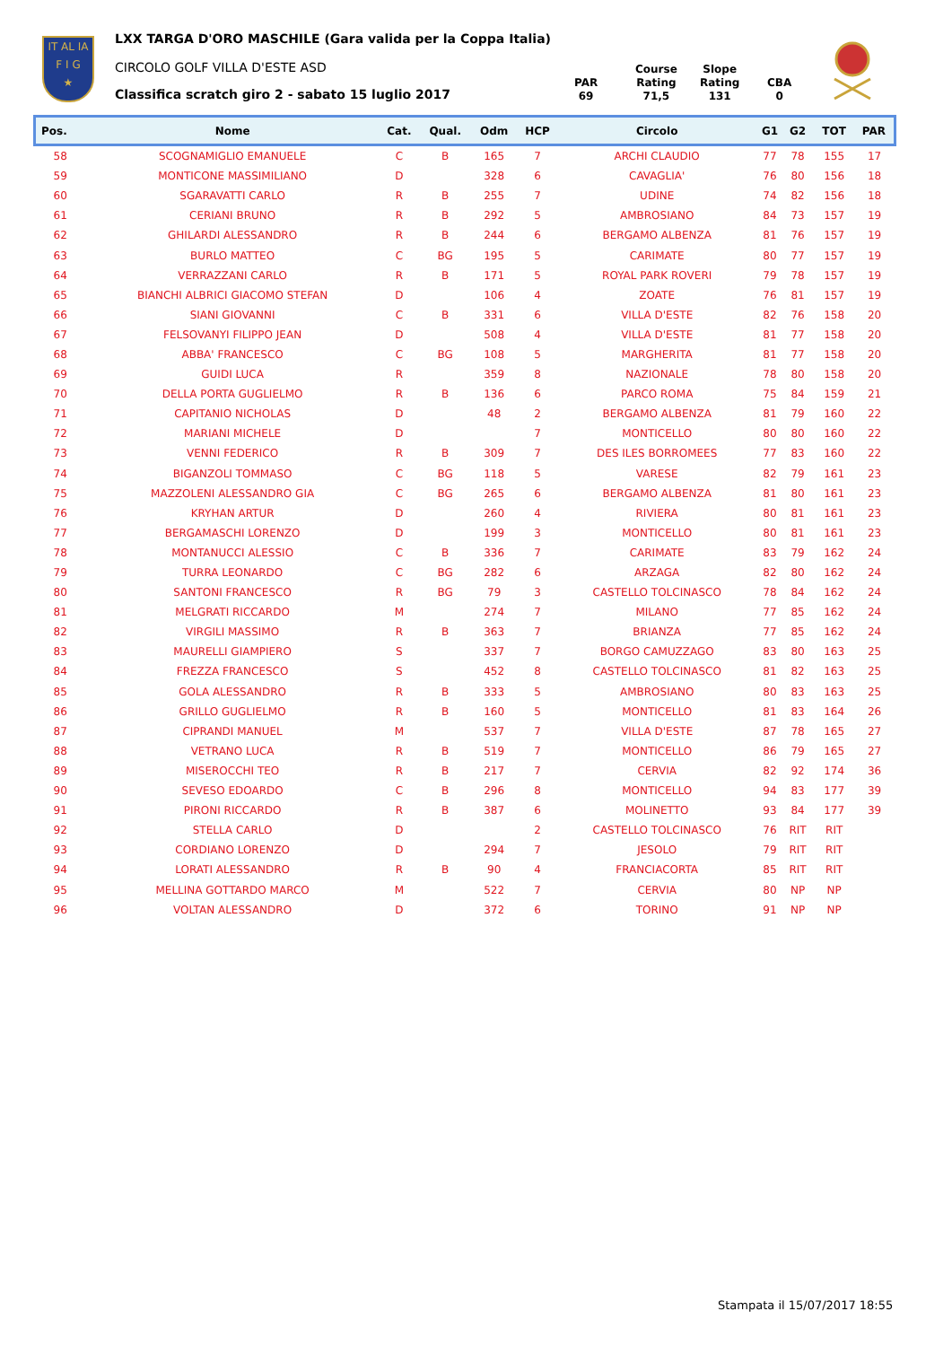IT AL IA
F I G
★
LXX TARGA D'ORO MASCHILE (Gara valida per la Coppa Italia)
CIRCOLO GOLF VILLA D'ESTE ASD
Classifica scratch giro 2 - sabato 15 luglio 2017
PAR
69
Course
Rating
71,5
Slope
Rating
131
CBA
0
| Pos. | Nome | Cat. | Qual. | Odm | HCP | Circolo | G1 | G2 | | TOT | PAR |
| --- | --- | --- | --- | --- | --- | --- | --- | --- | --- | --- | --- |
| 58 | SCOGNAMIGLIO EMANUELE | C | B | 165 | 7 | ARCHI CLAUDIO | 77 | 78 | | 155 | 17 |
| 59 | MONTICONE MASSIMILIANO | D | | 328 | 6 | CAVAGLIA' | 76 | 80 | | 156 | 18 |
| 60 | SGARAVATTI CARLO | R | B | 255 | 7 | UDINE | 74 | 82 | | 156 | 18 |
| 61 | CERIANI BRUNO | R | B | 292 | 5 | AMBROSIANO | 84 | 73 | | 157 | 19 |
| 62 | GHILARDI ALESSANDRO | R | B | 244 | 6 | BERGAMO ALBENZA | 81 | 76 | | 157 | 19 |
| 63 | BURLO MATTEO | C | BG | 195 | 5 | CARIMATE | 80 | 77 | | 157 | 19 |
| 64 | VERRAZZANI CARLO | R | B | 171 | 5 | ROYAL PARK ROVERI | 79 | 78 | | 157 | 19 |
| 65 | BIANCHI ALBRICI GIACOMO STEFAN | D | | 106 | 4 | ZOATE | 76 | 81 | | 157 | 19 |
| 66 | SIANI GIOVANNI | C | B | 331 | 6 | VILLA D'ESTE | 82 | 76 | | 158 | 20 |
| 67 | FELSOVANYI FILIPPO JEAN | D | | 508 | 4 | VILLA D'ESTE | 81 | 77 | | 158 | 20 |
| 68 | ABBA' FRANCESCO | C | BG | 108 | 5 | MARGHERITA | 81 | 77 | | 158 | 20 |
| 69 | GUIDI LUCA | R | | 359 | 8 | NAZIONALE | 78 | 80 | | 158 | 20 |
| 70 | DELLA PORTA GUGLIELMO | R | B | 136 | 6 | PARCO ROMA | 75 | 84 | | 159 | 21 |
| 71 | CAPITANIO NICHOLAS | D | | 48 | 2 | BERGAMO ALBENZA | 81 | 79 | | 160 | 22 |
| 72 | MARIANI MICHELE | D | | | 7 | MONTICELLO | 80 | 80 | | 160 | 22 |
| 73 | VENNI FEDERICO | R | B | 309 | 7 | DES ILES BORROMEES | 77 | 83 | | 160 | 22 |
| 74 | BIGANZOLI TOMMASO | C | BG | 118 | 5 | VARESE | 82 | 79 | | 161 | 23 |
| 75 | MAZZOLENI ALESSANDRO GIA | C | BG | 265 | 6 | BERGAMO ALBENZA | 81 | 80 | | 161 | 23 |
| 76 | KRYHAN ARTUR | D | | 260 | 4 | RIVIERA | 80 | 81 | | 161 | 23 |
| 77 | BERGAMASCHI LORENZO | D | | 199 | 3 | MONTICELLO | 80 | 81 | | 161 | 23 |
| 78 | MONTANUCCI ALESSIO | C | B | 336 | 7 | CARIMATE | 83 | 79 | | 162 | 24 |
| 79 | TURRA LEONARDO | C | BG | 282 | 6 | ARZAGA | 82 | 80 | | 162 | 24 |
| 80 | SANTONI FRANCESCO | R | BG | 79 | 3 | CASTELLO TOLCINASCO | 78 | 84 | | 162 | 24 |
| 81 | MELGRATI RICCARDO | M | | 274 | 7 | MILANO | 77 | 85 | | 162 | 24 |
| 82 | VIRGILI MASSIMO | R | B | 363 | 7 | BRIANZA | 77 | 85 | | 162 | 24 |
| 83 | MAURELLI GIAMPIERO | S | | 337 | 7 | BORGO CAMUZZAGO | 83 | 80 | | 163 | 25 |
| 84 | FREZZA FRANCESCO | S | | 452 | 8 | CASTELLO TOLCINASCO | 81 | 82 | | 163 | 25 |
| 85 | GOLA ALESSANDRO | R | B | 333 | 5 | AMBROSIANO | 80 | 83 | | 163 | 25 |
| 86 | GRILLO GUGLIELMO | R | B | 160 | 5 | MONTICELLO | 81 | 83 | | 164 | 26 |
| 87 | CIPRANDI MANUEL | M | | 537 | 7 | VILLA D'ESTE | 87 | 78 | | 165 | 27 |
| 88 | VETRANO LUCA | R | B | 519 | 7 | MONTICELLO | 86 | 79 | | 165 | 27 |
| 89 | MISEROCCHI TEO | R | B | 217 | 7 | CERVIA | 82 | 92 | | 174 | 36 |
| 90 | SEVESO EDOARDO | C | B | 296 | 8 | MONTICELLO | 94 | 83 | | 177 | 39 |
| 91 | PIRONI RICCARDO | R | B | 387 | 6 | MOLINETTO | 93 | 84 | | 177 | 39 |
| 92 | STELLA CARLO | D | | | 2 | CASTELLO TOLCINASCO | 76 | RIT | | RIT | |
| 93 | CORDIANO LORENZO | D | | 294 | 7 | JESOLO | 79 | RIT | | RIT | |
| 94 | LORATI ALESSANDRO | R | B | 90 | 4 | FRANCIACORTA | 85 | RIT | | RIT | |
| 95 | MELLINA GOTTARDO MARCO | M | | 522 | 7 | CERVIA | 80 | NP | | NP | |
| 96 | VOLTAN ALESSANDRO | D | | 372 | 6 | TORINO | 91 | NP | | NP | |
Stampata il 15/07/2017 18:55